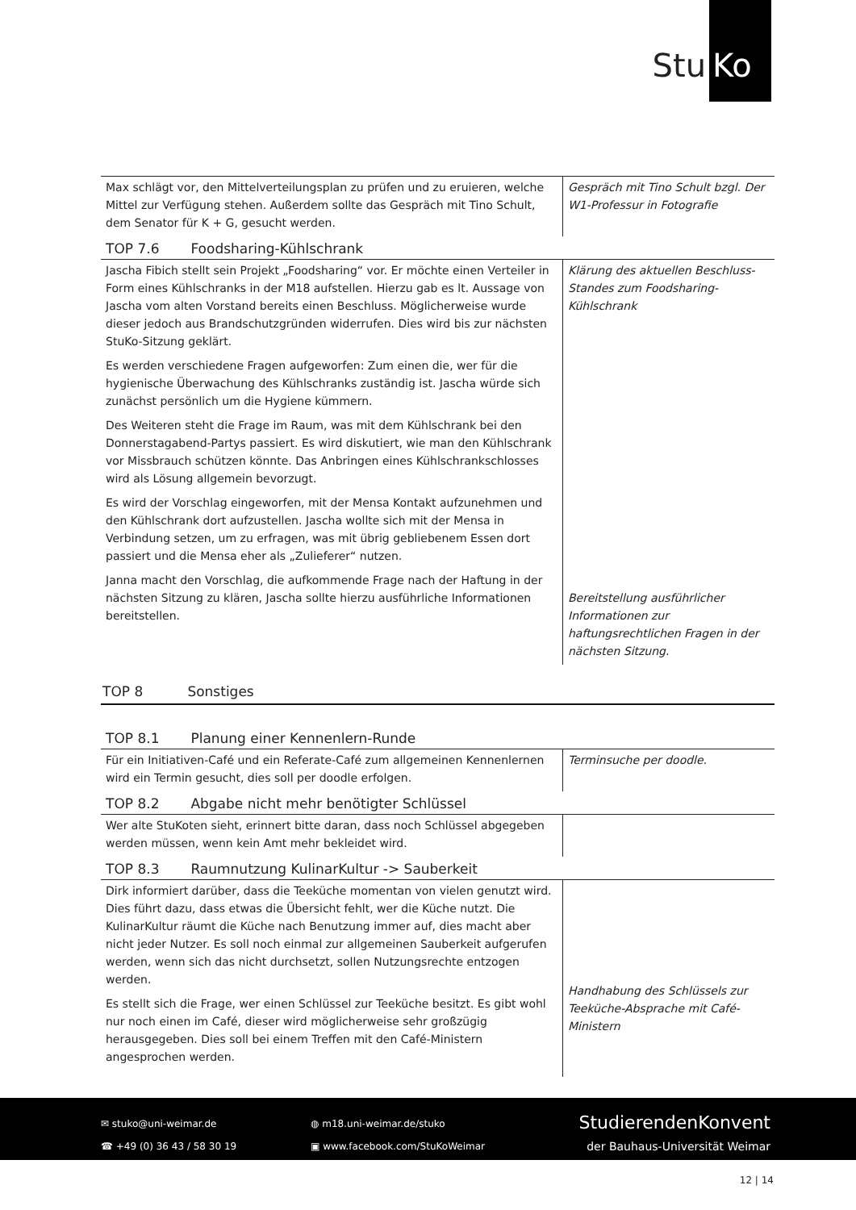Stu
Ko
| Max schlägt vor, den Mittelverteilungsplan zu prüfen und zu eruieren, welche Mittel zur Verfügung stehen. Außerdem sollte das Gespräch mit Tino Schult, dem Senator für K + G, gesucht werden. | Gespräch mit Tino Schult bzgl. Der W1-Professur in Fotografie |
TOP 7.6 Foodsharing-Kühlschrank
| Jascha Fibich stellt sein Projekt „Foodsharing“ vor. Er möchte einen Verteiler in Form eines Kühlschranks in der M18 aufstellen. Hierzu gab es lt. Aussage von Jascha vom alten Vorstand bereits einen Beschluss. Möglicherweise wurde dieser jedoch aus Brandschutzgründen widerrufen. Dies wird bis zur nächsten StuKo-Sitzung geklärt. Es werden verschiedene Fragen aufgeworfen: Zum einen die, wer für die hygienische Überwachung des Kühlschranks zuständig ist. Jascha würde sich zunächst persönlich um die Hygiene kümmern. Des Weiteren steht die Frage im Raum, was mit dem Kühlschrank bei den Donnerstagabend-Partys passiert. Es wird diskutiert, wie man den Kühlschrank vor Missbrauch schützen könnte. Das Anbringen eines Kühlschrankschlosses wird als Lösung allgemein bevorzugt. Es wird der Vorschlag eingeworfen, mit der Mensa Kontakt aufzunehmen und den Kühlschrank dort aufzustellen. Jascha wollte sich mit der Mensa in Verbindung setzen, um zu erfragen, was mit übrig gebliebenem Essen dort passiert und die Mensa eher als „Zulieferer“ nutzen. Janna macht den Vorschlag, die aufkommende Frage nach der Haftung in der nächsten Sitzung zu klären, Jascha sollte hierzu ausführliche Informationen bereitstellen. | Klärung des aktuellen Beschluss-Standes zum Foodsharing-Kühlschrank Bereitstellung ausführlicher Informationen zur haftungsrechtlichen Fragen in der nächsten Sitzung. |
TOP 8 Sonstiges
TOP 8.1 Planung einer Kennenlern-Runde
| Für ein Initiativen-Café und ein Referate-Café zum allgemeinen Kennenlernen wird ein Termin gesucht, dies soll per doodle erfolgen. | Terminsuche per doodle. |
TOP 8.2 Abgabe nicht mehr benötigter Schlüssel
| Wer alte StuKoten sieht, erinnert bitte daran, dass noch Schlüssel abgegeben werden müssen, wenn kein Amt mehr bekleidet wird. | |
TOP 8.3 Raumnutzung KulinarKultur -> Sauberkeit
| Dirk informiert darüber, dass die Teeküche momentan von vielen genutzt wird. Dies führt dazu, dass etwas die Übersicht fehlt, wer die Küche nutzt. Die KulinarKultur räumt die Küche nach Benutzung immer auf, dies macht aber nicht jeder Nutzer. Es soll noch einmal zur allgemeinen Sauberkeit aufgerufen werden, wenn sich das nicht durchsetzt, sollen Nutzungsrechte entzogen werden. Es stellt sich die Frage, wer einen Schlüssel zur Teeküche besitzt. Es gibt wohl nur noch einen im Café, dieser wird möglicherweise sehr großzügig herausgegeben. Dies soll bei einem Treffen mit den Café-Ministern angesprochen werden. | Handhabung des Schlüssels zur Teeküche-Absprache mit Café-Ministern |
✉ stuko@uni-weimar.de
☎ +49 (0) 36 43 / 58 30 19
◍ m18.uni-weimar.de/stuko
▣ www.facebook.com/StuKoWeimar
StudierendenKonvent
der Bauhaus-Universität Weimar
12 | 14